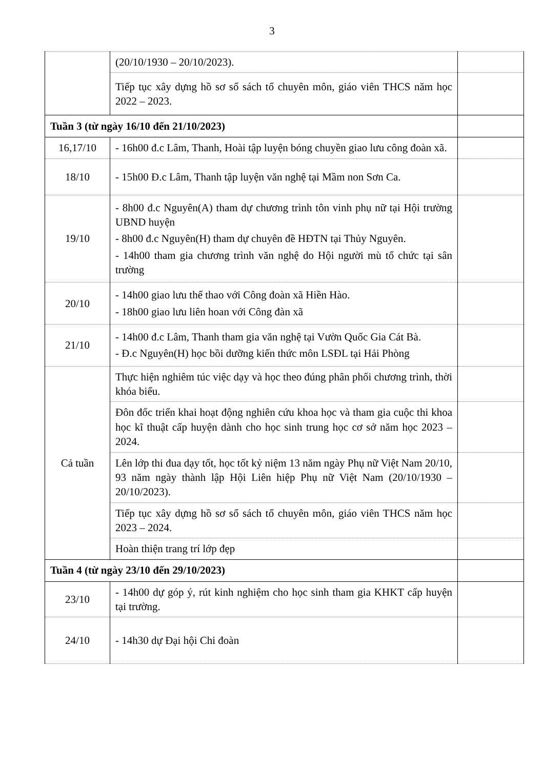3
| | (20/10/1930 – 20/10/2023). | |
| | Tiếp tục xây dựng hồ sơ sổ sách tổ chuyên môn, giáo viên THCS năm học 2022 – 2023. | |
| Tuần 3 (từ ngày 16/10 đến 21/10/2023) | | |
| 16,17/10 | - 16h00 đ.c Lâm, Thanh, Hoài tập luyện bóng chuyền giao lưu công đoàn xã. | |
| 18/10 | - 15h00 Đ.c Lâm, Thanh tập luyện văn nghệ tại Mầm non Sơn Ca. | |
| 19/10 | - 8h00 đ.c Nguyên(A) tham dự chương trình tôn vinh phụ nữ tại Hội trường UBND huyện - 8h00 đ.c Nguyên(H) tham dự chuyên đề HĐTN tại Thủy Nguyên. - 14h00 tham gia chương trình văn nghệ do Hội người mù tổ chức tại sân trường | |
| 20/10 | - 14h00 giao lưu thể thao với Công đoàn xã Hiền Hào. - 18h00 giao lưu liên hoan với Công đàn xã | |
| 21/10 | - 14h00 đ.c Lâm, Thanh tham gia văn nghệ tại Vườn Quốc Gia Cát Bà. - Đ.c Nguyên(H) học bồi dưỡng kiến thức môn LSĐL tại Hải Phòng | |
| Cả tuần | Thực hiện nghiêm túc việc dạy và học theo đúng phân phối chương trình, thời khóa biểu. | |
| | Đôn đốc triển khai hoạt động nghiên cứu khoa học và tham gia cuộc thi khoa học kĩ thuật cấp huyện dành cho học sinh trung học cơ sở năm học 2023 – 2024. | |
| | Lên lớp thi đua dạy tốt, học tốt kỷ niệm 13 năm ngày Phụ nữ Việt Nam 20/10, 93 năm ngày thành lập Hội Liên hiệp Phụ nữ Việt Nam (20/10/1930 – 20/10/2023). | |
| | Tiếp tục xây dựng hồ sơ sổ sách tổ chuyên môn, giáo viên THCS năm học 2023 – 2024. | |
| | Hoàn thiện trang trí lớp đẹp | |
| Tuần 4 (từ ngày 23/10 đến 29/10/2023) | | |
| 23/10 | - 14h00 dự góp ý, rút kinh nghiệm cho học sinh tham gia KHKT cấp huyện tại trường. | |
| 24/10 | - 14h30 dự Đại hội Chi đoàn | |